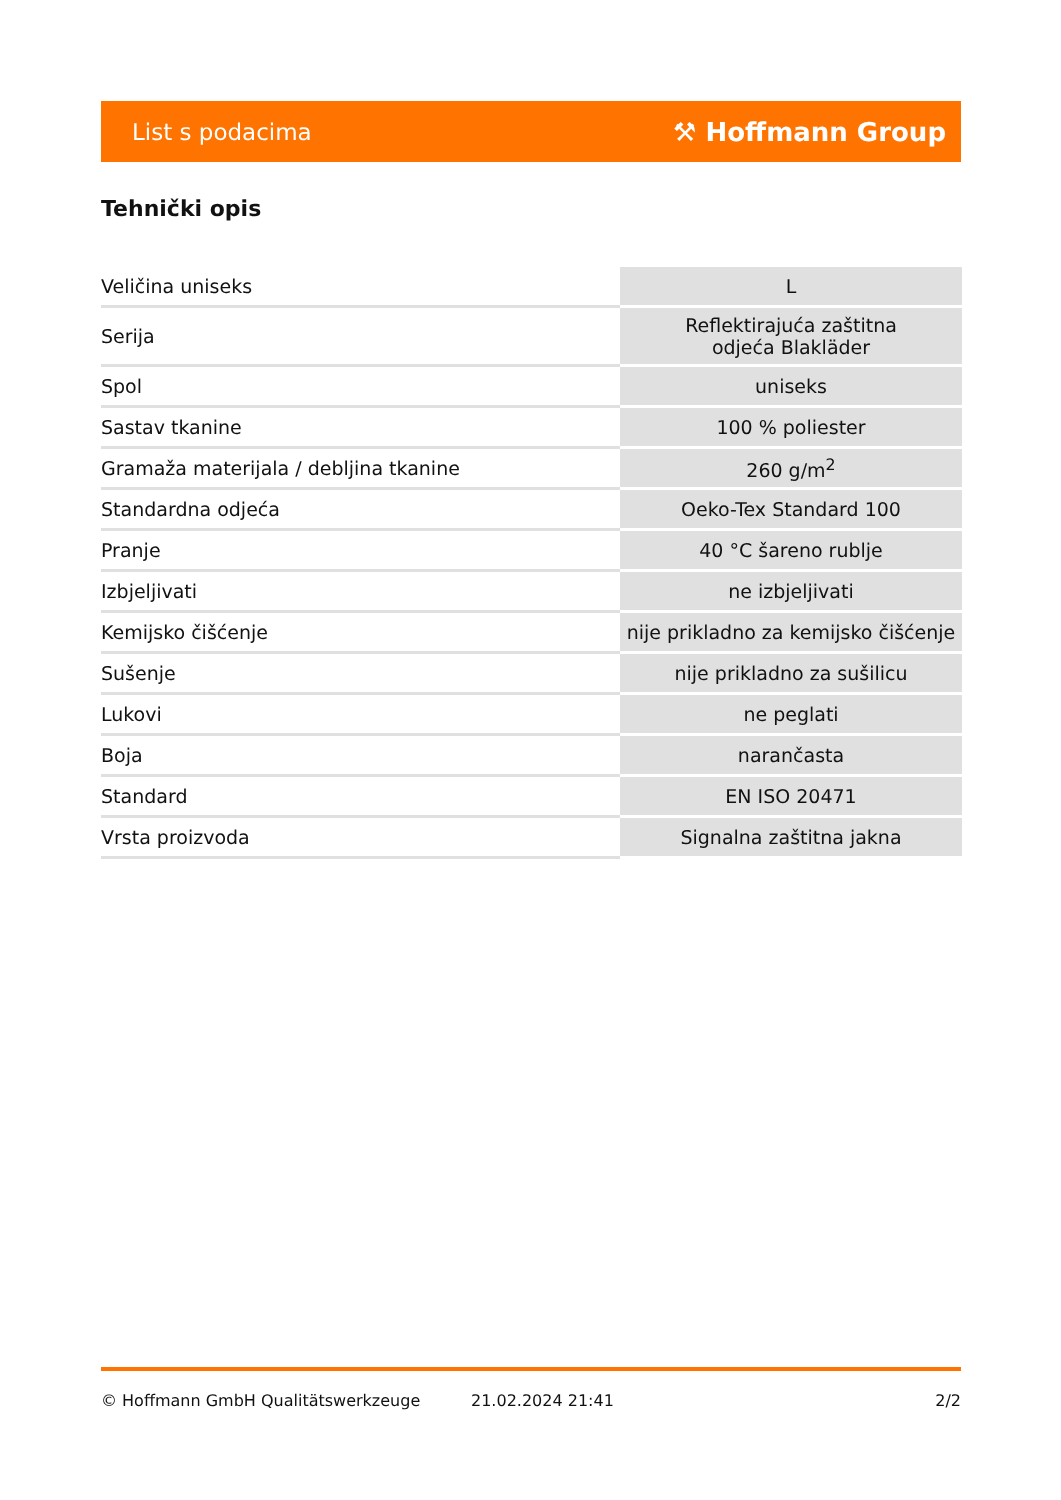List s podacima ⚒ Hoffmann Group
Tehnički opis
| Veličina uniseks | L |
| Serija | Reflektirajuća zaštitna odjeća Blakläder |
| Spol | uniseks |
| Sastav tkanine | 100 % poliester |
| Gramaža materijala / debljina tkanine | 260 g/m<sup>2</sup> |
| Standardna odjeća | Oeko-Tex Standard 100 |
| Pranje | 40 °C šareno rublje |
| Izbjeljivati | ne izbjeljivati |
| Kemijsko čišćenje | nije prikladno za kemijsko čišćenje |
| Sušenje | nije prikladno za sušilicu |
| Lukovi | ne peglati |
| Boja | narančasta |
| Standard | EN ISO 20471 |
| Vrsta proizvoda | Signalna zaštitna jakna |
© Hoffmann GmbH Qualitätswerkzeuge 21.02.2024 21:41 2/2